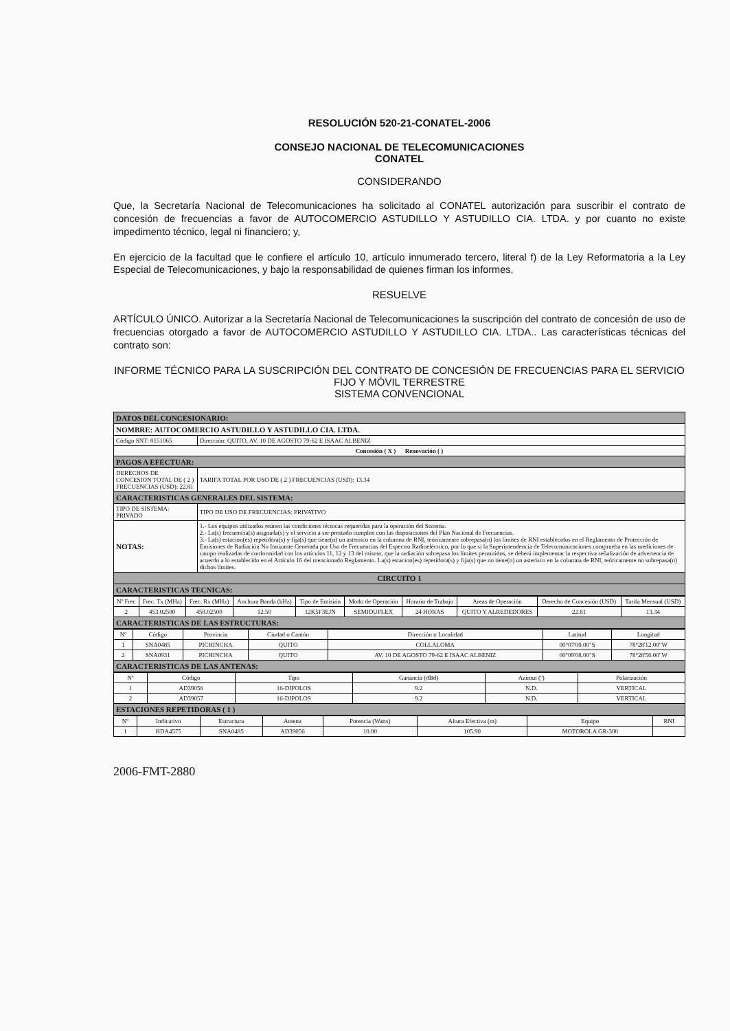RESOLUCIÓN 520-21-CONATEL-2006
CONSEJO NACIONAL DE TELECOMUNICACIONES
CONATEL
CONSIDERANDO
Que, la Secretaría Nacional de Telecomunicaciones ha solicitado al CONATEL autorización para suscribir el contrato de concesión de frecuencias a favor de AUTOCOMERCIO ASTUDILLO Y ASTUDILLO CIA. LTDA. y por cuanto no existe impedimento técnico, legal ni financiero; y,
En ejercicio de la facultad que le confiere el artículo 10, artículo innumerado tercero, literal f) de la Ley Reformatoria a la Ley Especial de Telecomunicaciones, y bajo la responsabilidad de quienes firman los informes,
RESUELVE
ARTÍCULO ÚNICO. Autorizar a la Secretaría Nacional de Telecomunicaciones la suscripción del contrato de concesión de uso de frecuencias otorgado a favor de AUTOCOMERCIO ASTUDILLO Y ASTUDILLO CIA. LTDA.. Las características técnicas del contrato son:
INFORME TÉCNICO PARA LA SUSCRIPCIÓN DEL CONTRATO DE CONCESIÓN DE FRECUENCIAS PARA EL SERVICIO FIJO Y MÓVIL TERRESTRE
SISTEMA CONVENCIONAL
| DATOS DEL CONCESIONARIO: | |
| NOMBRE: AUTOCOMERCIO ASTUDILLO Y ASTUDILLO CIA. LTDA. | |
| Código SNT: 0151065 | Dirección: QUITO, AV. 10 DE AGOSTO 79-62 E ISAAC ALBENIZ |
| Concesión ( X ) Renovación ( ) | |
| PAGOS A EFECTUAR: | |
| DERECHOS DE CONCESION TOTAL DE ( 2 ) FRECUENCIAS (USD): 22.81 | TARIFA TOTAL POR USO DE ( 2 ) FRECUENCIAS (USD): 13.34 |
| CARACTERISTICAS GENERALES DEL SISTEMA: | |
| TIPO DE SISTEMA: PRIVADO | TIPO DE USO DE FRECUENCIAS: PRIVATIVO |
| NOTAS: | 1.- Los equipos utilizados reúnen las condiciones técnicas requeridas para la operación del Sistema. 2.- La(s) frecuencia(s) asignada(s) y el servicio a ser prestado cumplen con las disposiciones del Plan Nacional de Frecuencias. 3.- La(s) estacion(es) repetidora(s) y fija(s) que tiene(n) un asterisco en la columna de RNI, teóricamente sobrepasa(n) los límites de RNI establecidos en el Reglamento de Protección de Emisiones de Radiación No Ionizante Generada por Uso de Frecuencias del Espectro Radioeléctrico, por lo que si la Superintendencia de Telecomunicaciones comprueba en las mediciones de campo realizadas de conformidad con los artículos 11, 12 y 13 del mismo, que la radiación sobrepasa los límites permitidos, se deberá implementar la respectiva señalización de advertencia de acuerdo a lo establecido en el Artículo 16 del mencionado Reglamento. La(s) estacion(es) repetidora(s) y fija(s) que no tiene(n) un asterisco en la columna de RNI, teóricamente no sobrepasa(n) dichos límites. |
| CIRCUITO 1 | |
| CARACTERISTICAS TECNICAS: | |
| Nº Frec | Frec. Tx (MHz) | Frec. Rx (MHz) | Anchura Banda (kHz) | Tipo de Emisión | Modo de Operación | Horario de Trabajo | Areas de Operación | Derecho de Concesión (USD) | Tarifa Mensual (USD) |
| --- | --- | --- | --- | --- | --- | --- | --- | --- | --- |
| 2 | 453.02500 | 458.02500 | 12.50 | 12K5F3EJN | SEMIDUPLEX | 24 HORAS | QUITO Y ALREDEDORES | 22.81 | 13.34 |
| CARACTERISTICAS DE LAS ESTRUCTURAS: | | | | | | | | | |
| Nº | Código | Provincia | Ciudad o Cantón | Dirección o Localidad | Latitud | Longitud |
| --- | --- | --- | --- | --- | --- | --- |
| 1 | SNA0485 | PICHINCHA | QUITO | COLLALOMA | 00°07'00.00"S | 78°28'12.00"W |
| 2 | SNA0931 | PICHINCHA | QUITO | AV. 10 DE AGOSTO 79-62 E ISAAC ALBENIZ | 00°09'08.00"S | 78°28'56.00"W |
| CARACTERISTICAS DE LAS ANTENAS: | | | | | | |
| Nº | Código | Tipo | Ganancia (dBd) | Azimut (º) | Polarización |
| --- | --- | --- | --- | --- | --- |
| 1 | AD39056 | 16-DIPOLOS | 9.2 | N.D. | VERTICAL |
| 2 | AD39057 | 16-DIPOLOS | 9.2 | N.D. | VERTICAL |
| ESTACIONES REPETIDORAS ( 1 ) | | | | | |
| Nº | Indicativo | Estructura | Antena | Potencia (Watts) | Altura Efectiva (m) | Equipo | RNI |
| --- | --- | --- | --- | --- | --- | --- | --- |
| 1 | HDA4575 | SNA0485 | AD39056 | 10.00 | 105.90 | MOTOROLA GR-300 | |
2006-FMT-2880